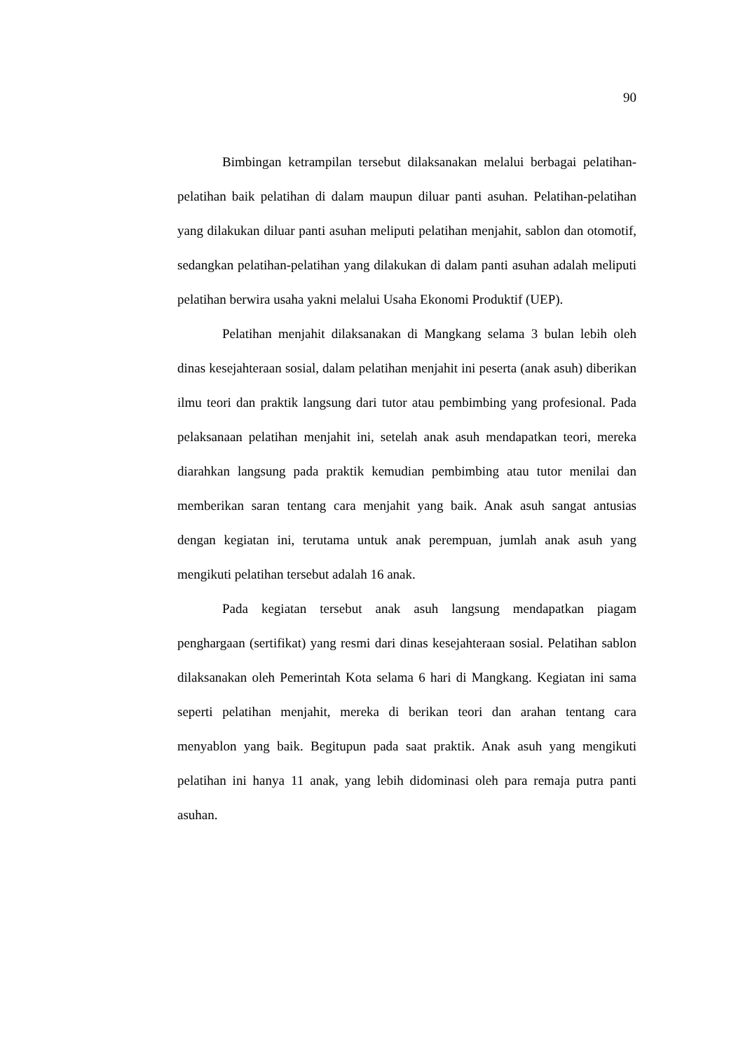90
Bimbingan ketrampilan tersebut dilaksanakan melalui berbagai pelatihan-pelatihan baik pelatihan di dalam maupun diluar panti asuhan. Pelatihan-pelatihan yang dilakukan diluar panti asuhan meliputi pelatihan menjahit, sablon dan otomotif, sedangkan pelatihan-pelatihan yang dilakukan di dalam panti asuhan adalah meliputi pelatihan berwira usaha yakni melalui Usaha Ekonomi Produktif (UEP).
Pelatihan menjahit dilaksanakan di Mangkang selama 3 bulan lebih oleh dinas kesejahteraan sosial, dalam pelatihan menjahit ini peserta (anak asuh) diberikan ilmu teori dan praktik langsung dari tutor atau pembimbing yang profesional. Pada pelaksanaan pelatihan menjahit ini, setelah anak asuh mendapatkan teori, mereka diarahkan langsung pada praktik kemudian pembimbing atau tutor menilai dan memberikan saran tentang cara menjahit yang baik. Anak asuh sangat antusias dengan kegiatan ini, terutama untuk anak perempuan, jumlah anak asuh yang mengikuti pelatihan tersebut adalah 16 anak.
Pada kegiatan tersebut anak asuh langsung mendapatkan piagam penghargaan (sertifikat) yang resmi dari dinas kesejahteraan sosial. Pelatihan sablon dilaksanakan oleh Pemerintah Kota selama 6 hari di Mangkang. Kegiatan ini sama seperti pelatihan menjahit, mereka di berikan teori dan arahan tentang cara menyablon yang baik. Begitupun pada saat praktik. Anak asuh yang mengikuti pelatihan ini hanya 11 anak, yang lebih didominasi oleh para remaja putra panti asuhan.